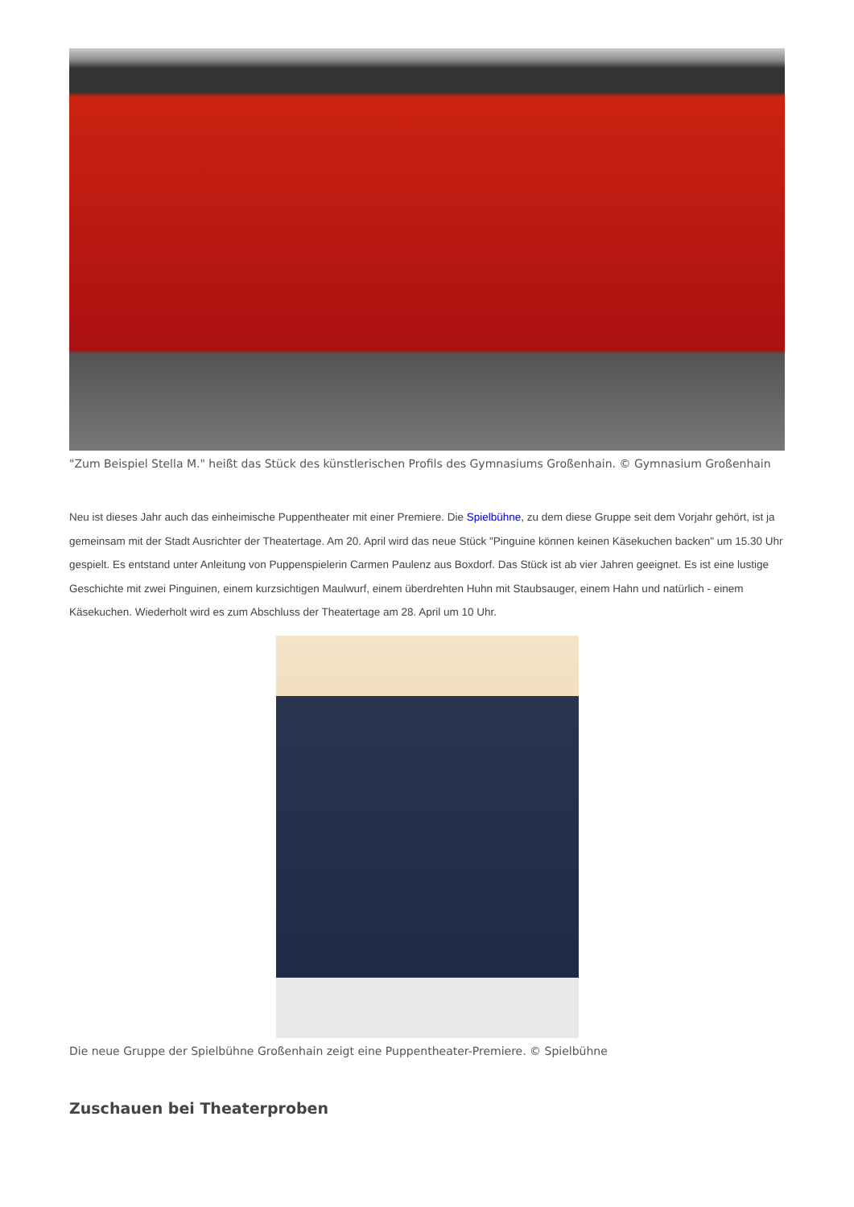"Zum Beispiel Stella M." heißt das Stück des künstlerischen Profils des Gymnasiums Großenhain. © Gymnasium Großenhain
Neu ist dieses Jahr auch das einheimische Puppentheater mit einer Premiere. Die Spielbühne, zu dem diese Gruppe seit dem Vorjahr gehört, ist ja gemeinsam mit der Stadt Ausrichter der Theatertage. Am 20. April wird das neue Stück "Pinguine können keinen Käsekuchen backen" um 15.30 Uhr gespielt. Es entstand unter Anleitung von Puppenspielerin Carmen Paulenz aus Boxdorf. Das Stück ist ab vier Jahren geeignet. Es ist eine lustige Geschichte mit zwei Pinguinen, einem kurzsichtigen Maulwurf, einem überdrehten Huhn mit Staubsauger, einem Hahn und natürlich - einem Käsekuchen. Wiederholt wird es zum Abschluss der Theatertage am 28. April um 10 Uhr.
Die neue Gruppe der Spielbühne Großenhain zeigt eine Puppentheater-Premiere. © Spielbühne
Zuschauen bei Theaterproben